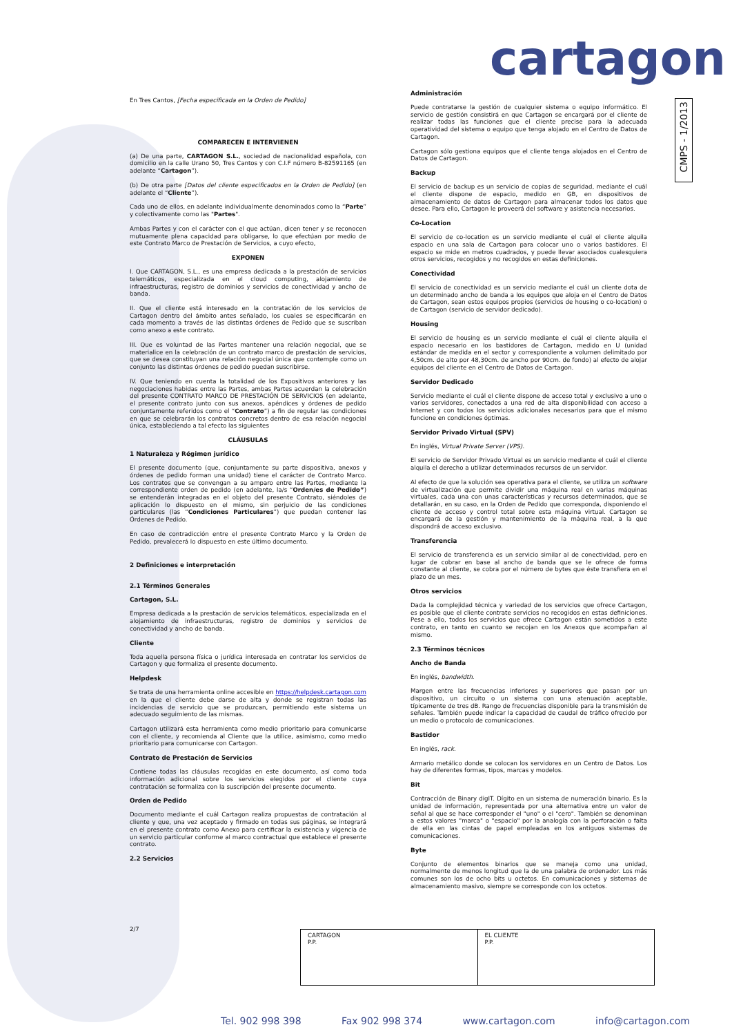cartagon
CMPS - 1/2013
En Tres Cantos, [Fecha especificada en la Orden de Pedido]
COMPARECEN E INTERVIENEN
(a) De una parte, CARTAGON S.L., sociedad de nacionalidad española, con domicilio en la calle Urano 50, Tres Cantos y con C.I.F número B-82591165 (en adelante “Cartagon”).
(b) De otra parte [Datos del cliente especificados en la Orden de Pedido] (en adelante el “Cliente”).
Cada uno de ellos, en adelante individualmente denominados como la “Parte” y colectivamente como las "Partes".
Ambas Partes y con el carácter con el que actúan, dicen tener y se reconocen mutuamente plena capacidad para obligarse, lo que efectúan por medio de este Contrato Marco de Prestación de Servicios, a cuyo efecto,
EXPONEN
I. Que CARTAGON, S.L., es una empresa dedicada a la prestación de servicios telemáticos, especializada en el cloud computing, alojamiento de infraestructuras, registro de dominios y servicios de conectividad y ancho de banda.
II. Que el cliente está interesado en la contratación de los servicios de Cartagon dentro del ámbito antes señalado, los cuales se especificarán en cada momento a través de las distintas órdenes de Pedido que se suscriban como anexo a este contrato.
III. Que es voluntad de las Partes mantener una relación negocial, que se materialice en la celebración de un contrato marco de prestación de servicios, que se desea constituyan una relación negocial única que contemple como un conjunto las distintas órdenes de pedido puedan suscribirse.
IV. Que teniendo en cuenta la totalidad de los Expositivos anteriores y las negociaciones habidas entre las Partes, ambas Partes acuerdan la celebración del presente CONTRATO MARCO DE PRESTACIÓN DE SERVICIOS (en adelante, el presente contrato junto con sus anexos, apéndices y órdenes de pedido conjuntamente referidos como el “Contrato”) a fin de regular las condiciones en que se celebrarán los contratos concretos dentro de esa relación negocial única, estableciendo a tal efecto las siguientes
CLÁUSULAS
1 Naturaleza y Régimen jurídico
El presente documento (que, conjuntamente su parte dispositiva, anexos y órdenes de pedido forman una unidad) tiene el carácter de Contrato Marco. Los contratos que se convengan a su amparo entre las Partes, mediante la correspondiente orden de pedido (en adelante, la/s “Orden/es de Pedido”) se entenderán integradas en el objeto del presente Contrato, siéndoles de aplicación lo dispuesto en el mismo, sin perjuicio de las condiciones particulares (las “Condiciones Particulares”) que puedan contener las Órdenes de Pedido.
En caso de contradicción entre el presente Contrato Marco y la Orden de Pedido, prevalecerá lo dispuesto en este último documento.
2 Definiciones e interpretación
2.1 Términos Generales
Cartagon, S.L.
Empresa dedicada a la prestación de servicios telemáticos, especializada en el alojamiento de infraestructuras, registro de dominios y servicios de conectividad y ancho de banda.
Cliente
Toda aquella persona física o jurídica interesada en contratar los servicios de Cartagon y que formaliza el presente documento.
Helpdesk
Se trata de una herramienta online accesible en https://helpdesk.cartagon.com en la que el cliente debe darse de alta y donde se registran todas las incidencias de servicio que se produzcan, permitiendo este sistema un adecuado seguimiento de las mismas.
Cartagon utilizará esta herramienta como medio prioritario para comunicarse con el cliente, y recomienda al Cliente que la utilice, asimismo, como medio prioritario para comunicarse con Cartagon.
Contrato de Prestación de Servicios
Contiene todas las cláusulas recogidas en este documento, así como toda información adicional sobre los servicios elegidos por el cliente cuya contratación se formaliza con la suscripción del presente documento.
Orden de Pedido
Documento mediante el cuál Cartagon realiza propuestas de contratación al cliente y que, una vez aceptado y firmado en todas sus páginas, se integrará en el presente contrato como Anexo para certificar la existencia y vigencia de un servicio particular conforme al marco contractual que establece el presente contrato.
2.2 Servicios
Administración
Puede contratarse la gestión de cualquier sistema o equipo informático. El servicio de gestión consistirá en que Cartagon se encargará por el cliente de realizar todas las funciones que el cliente precise para la adecuada operatividad del sistema o equipo que tenga alojado en el Centro de Datos de Cartagon.
Cartagon sólo gestiona equipos que el cliente tenga alojados en el Centro de Datos de Cartagon.
Backup
El servicio de backup es un servicio de copias de seguridad, mediante el cuál el cliente dispone de espacio, medido en GB, en dispositivos de almacenamiento de datos de Cartagon para almacenar todos los datos que desee. Para ello, Cartagon le proveerá del software y asistencia necesarios.
Co-Location
El servicio de co-location es un servicio mediante el cuál el cliente alquila espacio en una sala de Cartagon para colocar uno o varios bastidores. El espacio se mide en metros cuadrados, y puede llevar asociados cualesquiera otros servicios, recogidos y no recogidos en estas definiciones.
Conectividad
El servicio de conectividad es un servicio mediante el cuál un cliente dota de un determinado ancho de banda a los equipos que aloja en el Centro de Datos de Cartagon, sean estos equipos propios (servicios de housing o co-location) o de Cartagon (servicio de servidor dedicado).
Housing
El servicio de housing es un servicio mediante el cuál el cliente alquila el espacio necesario en los bastidores de Cartagon, medido en U (unidad estándar de medida en el sector y correspondiente a volumen delimitado por 4,50cm. de alto por 48,30cm. de ancho por 90cm. de fondo) al efecto de alojar equipos del cliente en el Centro de Datos de Cartagon.
Servidor Dedicado
Servicio mediante el cuál el cliente dispone de acceso total y exclusivo a uno o varios servidores, conectados a una red de alta disponibilidad con acceso a Internet y con todos los servicios adicionales necesarios para que el mismo funcione en condiciones óptimas.
Servidor Privado Virtual (SPV)
En inglés, Virtual Private Server (VPS).
El servicio de Servidor Privado Virtual es un servicio mediante el cuál el cliente alquila el derecho a utilizar determinados recursos de un servidor.
Al efecto de que la solución sea operativa para el cliente, se utiliza un software de virtualización que permite dividir una máquina real en varias máquinas virtuales, cada una con unas características y recursos determinados, que se detallarán, en su caso, en la Orden de Pedido que corresponda, disponiendo el cliente de acceso y control total sobre esta máquina virtual. Cartagon se encargará de la gestión y mantenimiento de la máquina real, a la que dispondrá de acceso exclusivo.
Transferencia
El servicio de transferencia es un servicio similar al de conectividad, pero en lugar de cobrar en base al ancho de banda que se le ofrece de forma constante al cliente, se cobra por el número de bytes que éste transfiera en el plazo de un mes.
Otros servicios
Dada la complejidad técnica y variedad de los servicios que ofrece Cartagon, es posible que el cliente contrate servicios no recogidos en estas definiciones. Pese a ello, todos los servicios que ofrece Cartagon están sometidos a este contrato, en tanto en cuanto se recojan en los Anexos que acompañan al mismo.
2.3 Términos técnicos
Ancho de Banda
En inglés, bandwidth.
Margen entre las frecuencias inferiores y superiores que pasan por un dispositivo, un circuito o un sistema con una atenuación aceptable, típicamente de tres dB. Rango de frecuencias disponible para la transmisión de señales. También puede indicar la capacidad de caudal de tráfico ofrecido por un medio o protocolo de comunicaciones.
Bastidor
En inglés, rack.
Armario metálico donde se colocan los servidores en un Centro de Datos. Los hay de diferentes formas, tipos, marcas y modelos.
Bit
Contracción de Binary digIT. Dígito en un sistema de numeración binario. Es la unidad de información, representada por una alternativa entre un valor de señal al que se hace corresponder el "uno" o el "cero". También se denominan a estos valores "marca" o "espacio" por la analogía con la perforación o falta de ella en las cintas de papel empleadas en los antiguos sistemas de comunicaciones.
Byte
Conjunto de elementos binarios que se maneja como una unidad, normalmente de menos longitud que la de una palabra de ordenador. Los más comunes son los de ocho bits u octetos. En comunicaciones y sistemas de almacenamiento masivo, siempre se corresponde con los octetos.
2/7
| CARTAGON P.P. | EL CLIENTE P.P. |
Tel. 902 998 398 Fax 902 998 374 www.cartagon.com info@cartagon.com